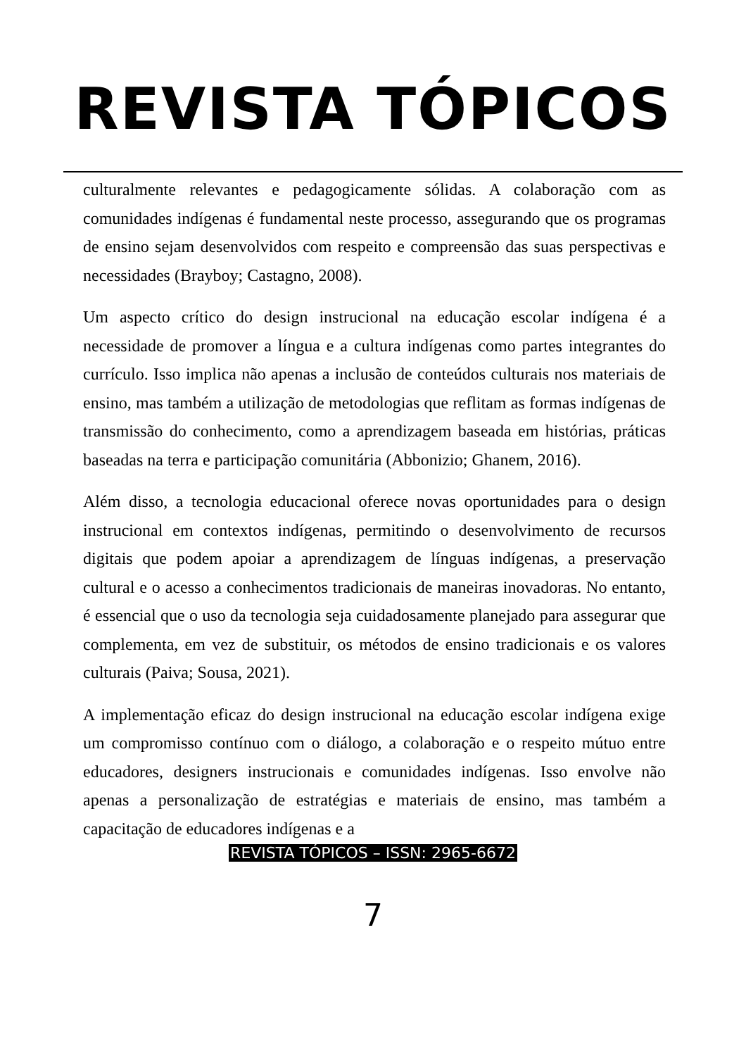REVISTA TÓPICOS
culturalmente relevantes e pedagogicamente sólidas. A colaboração com as comunidades indígenas é fundamental neste processo, assegurando que os programas de ensino sejam desenvolvidos com respeito e compreensão das suas perspectivas e necessidades (Brayboy; Castagno, 2008).
Um aspecto crítico do design instrucional na educação escolar indígena é a necessidade de promover a língua e a cultura indígenas como partes integrantes do currículo. Isso implica não apenas a inclusão de conteúdos culturais nos materiais de ensino, mas também a utilização de metodologias que reflitam as formas indígenas de transmissão do conhecimento, como a aprendizagem baseada em histórias, práticas baseadas na terra e participação comunitária (Abbonizio; Ghanem, 2016).
Além disso, a tecnologia educacional oferece novas oportunidades para o design instrucional em contextos indígenas, permitindo o desenvolvimento de recursos digitais que podem apoiar a aprendizagem de línguas indígenas, a preservação cultural e o acesso a conhecimentos tradicionais de maneiras inovadoras. No entanto, é essencial que o uso da tecnologia seja cuidadosamente planejado para assegurar que complementa, em vez de substituir, os métodos de ensino tradicionais e os valores culturais (Paiva; Sousa, 2021).
A implementação eficaz do design instrucional na educação escolar indígena exige um compromisso contínuo com o diálogo, a colaboração e o respeito mútuo entre educadores, designers instrucionais e comunidades indígenas. Isso envolve não apenas a personalização de estratégias e materiais de ensino, mas também a capacitação de educadores indígenas e a
REVISTA TÓPICOS – ISSN: 2965-6672
7